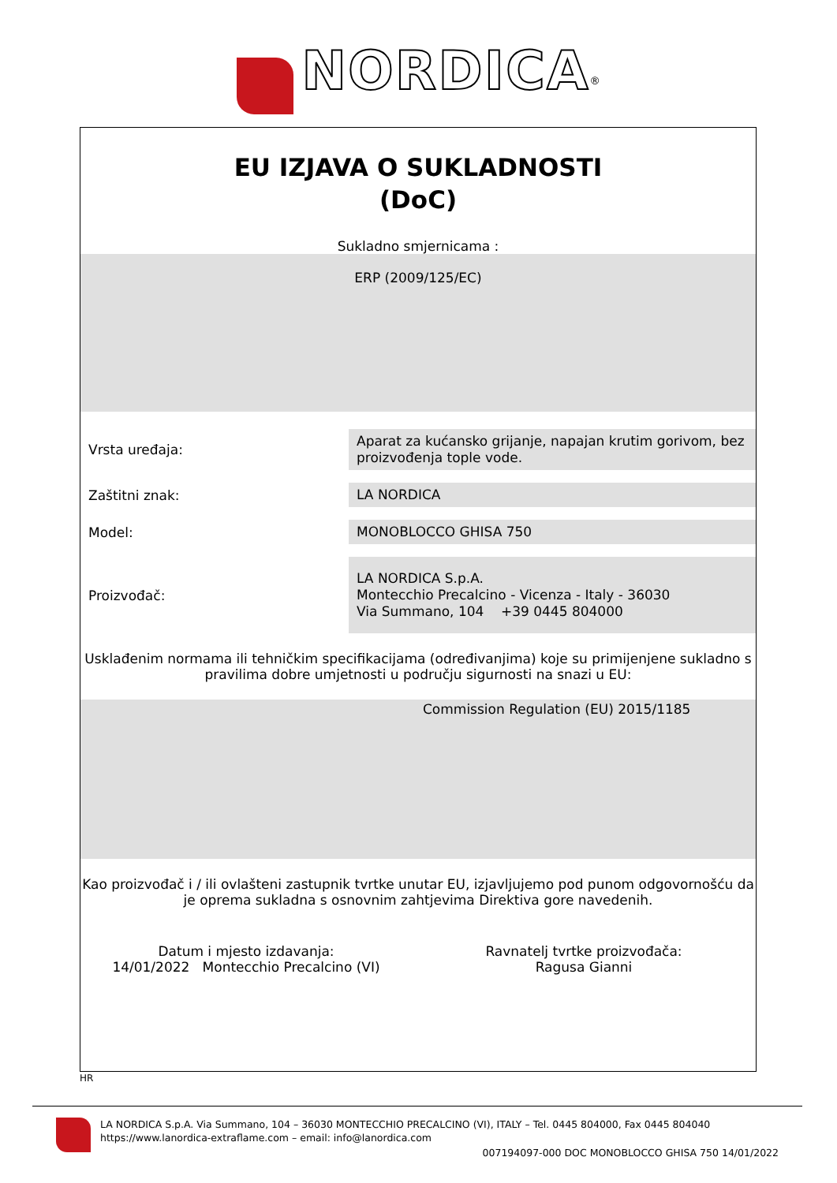NORDICA<sup>®</sup>
EU IZJAVA O SUKLADNOSTI
(DoC)
Sukladno smjernicama :
ERP (2009/125/EC)
Vrsta uređaja:
Aparat za kućansko grijanje, napajan krutim gorivom, bez proizvođenja tople vode.
Zaštitni znak:
LA NORDICA
Model:
MONOBLOCCO GHISA 750
Proizvođač:
LA NORDICA S.p.A.
Montecchio Precalcino - Vicenza - Italy - 36030
Via Summano, 104 +39 0445 804000
Usklađenim normama ili tehničkim specifikacijama (određivanjima) koje su primijenjene sukladno s pravilima dobre umjetnosti u području sigurnosti na snazi u EU:
Commission Regulation (EU) 2015/1185
Kao proizvođač i / ili ovlašteni zastupnik tvrtke unutar EU, izjavljujemo pod punom odgovornošću da je oprema sukladna s osnovnim zahtjevima Direktiva gore navedenih.
Datum i mjesto izdavanja:
14/01/2022 Montecchio Precalcino (VI)
Ravnatelj tvrtke proizvođača:
Ragusa Gianni
HR
LA NORDICA S.p.A. Via Summano, 104 – 36030 MONTECCHIO PRECALCINO (VI), ITALY – Tel. 0445 804000, Fax 0445 804040
https://www.lanordica-extraflame.com – email: info@lanordica.com
007194097-000 DOC MONOBLOCCO GHISA 750 14/01/2022